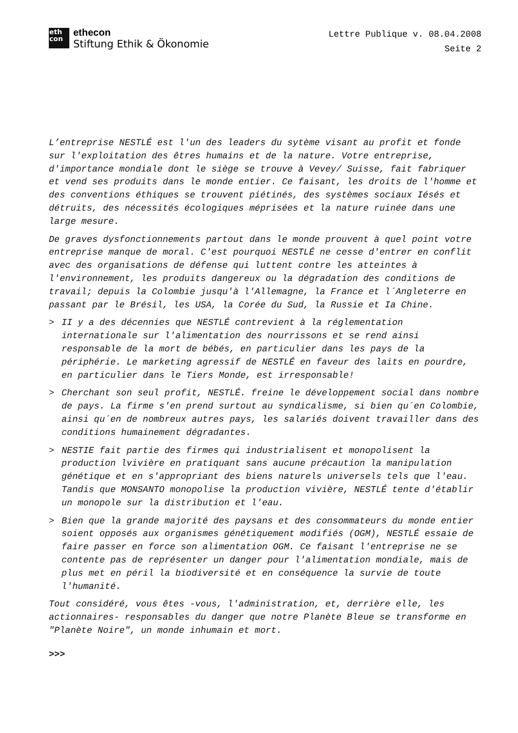eth
con
ethecon
Stiftung Ethik & Ökonomie
Lettre Publique v. 08.04.2008
Seite 2
L’entreprise NESTLÉ est l'un des leaders du sytème visant au profit et fonde sur l'exploitation des êtres humains et de la nature. Votre entreprise, d'importance mondiale dont le siège se trouve à Vevey/ Suisse, fait fabriquer et vend ses produits dans le monde entier. Ce faisant, les droits de l'homme et des conventions éthiques se trouvent piétinés, des systèmes sociaux Iésés et détruits, des nécessités écologiques méprisées et la nature ruinée dans une large mesure.
De graves dysfonctionnements partout dans le monde prouvent à quel point votre entreprise manque de moral. C'est pourquoi NESTLÉ ne cesse d'entrer en conflit avec des organisations de défense qui luttent contre les atteintes à l'environnement, les produits dangereux ou la dégradation des conditions de travail; depuis la Colombie jusqu'à l'Allemagne, la France et l´Angleterre en passant par le Brésil, les USA, la Corée du Sud, la Russie et Ia Chine.
> II y a des décennies que NESTLÉ contrevient à la réglementation internationale sur l'alimentation des nourrissons et se rend ainsi responsable de la mort de bébés, en particulier dans les pays de la périphérie. Le marketing agressif de NESTLÉ en faveur des laits en pourdre, en particulier dans le Tiers Monde, est irresponsable!
> Cherchant son seul profit, NESTLÉ. freine le développement social dans nombre de pays. La firme s'en prend surtout au syndicalisme, si bien qu´en Colombie, ainsi qu´en de nombreux autres pays, les salariés doivent travailler dans des conditions humainement dégradantes.
> NESTIE fait partie des firmes qui industrialisent et monopolisent la production lvivière en pratiquant sans aucune précaution la manipulation génétique et en s'appropriant des biens naturels universels tels que l'eau. Tandis que MONSANTO monopolise la production vivière, NESTLÉ tente d'établir un monopole sur la distribution et l'eau.
> Bien que la grande majorité des paysans et des consommateurs du monde entier soient opposés aux organismes génétiquement modifiés (OGM), NESTLÉ essaie de faire passer en force son alimentation OGM. Ce faisant l'entreprise ne se contente pas de représenter un danger pour l'alimentation mondiale, mais de plus met en péril la biodiversité et en conséquence la survie de toute l'humanité.
Tout considéré, vous êtes -vous, l'administration, et, derrière elle, les actionnaires- responsables du danger que notre Planète Bleue se transforme en "Planète Noire", un monde inhumain et mort.
>>>